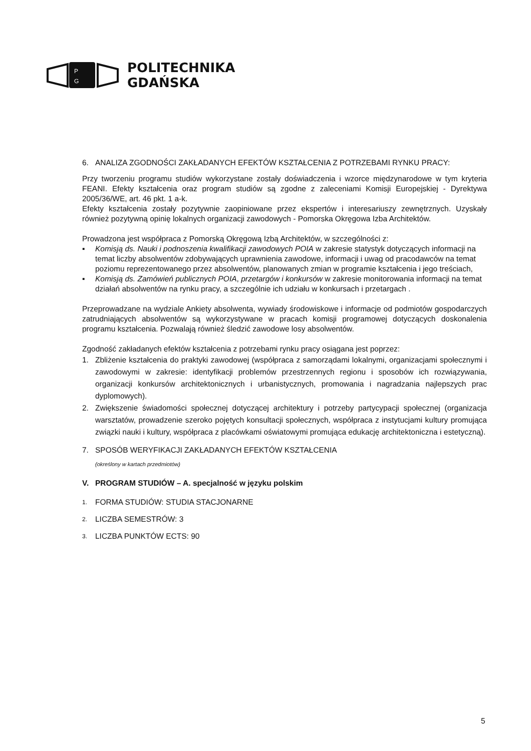P
G
POLITECHNIKA
GDAŃSKA
6. ANALIZA ZGODNOŚCI ZAKŁADANYCH EFEKTÓW KSZTAŁCENIA Z POTRZEBAMI RYNKU PRACY:
Przy tworzeniu programu studiów wykorzystane zostały doświadczenia i wzorce międzynarodowe w tym kryteria FEANI. Efekty kształcenia oraz program studiów są zgodne z zaleceniami Komisji Europejskiej - Dyrektywa 2005/36/WE, art. 46 pkt. 1 a-k.
Efekty kształcenia zostały pozytywnie zaopiniowane przez ekspertów i interesariuszy zewnętrznych. Uzyskały również pozytywną opinię lokalnych organizacji zawodowych - Pomorska Okręgowa Izba Architektów.
Prowadzona jest współpraca z Pomorską Okręgową Izbą Architektów, w szczególności z:
▪ Komisją ds. Nauki i podnoszenia kwalifikacji zawodowych POIA w zakresie statystyk dotyczących informacji na temat liczby absolwentów zdobywających uprawnienia zawodowe, informacji i uwag od pracodawców na temat poziomu reprezentowanego przez absolwentów, planowanych zmian w programie kształcenia i jego treściach,
▪ Komisją ds. Zamówień publicznych POIA, przetargów i konkursów w zakresie monitorowania informacji na temat działań absolwentów na rynku pracy, a szczególnie ich udziału w konkursach i przetargach .
Przeprowadzane na wydziale Ankiety absolwenta, wywiady środowiskowe i informacje od podmiotów gospodarczych zatrudniających absolwentów są wykorzystywane w pracach komisji programowej dotyczących doskonalenia programu kształcenia. Pozwalają również śledzić zawodowe losy absolwentów.
Zgodność zakładanych efektów kształcenia z potrzebami rynku pracy osiągana jest poprzez:
1. Zbliżenie kształcenia do praktyki zawodowej (współpraca z samorządami lokalnymi, organizacjami społecznymi i zawodowymi w zakresie: identyfikacji problemów przestrzennych regionu i sposobów ich rozwiązywania, organizacji konkursów architektonicznych i urbanistycznych, promowania i nagradzania najlepszych prac dyplomowych).
2. Zwiększenie świadomości społecznej dotyczącej architektury i potrzeby partycypacji społecznej (organizacja warsztatów, prowadzenie szeroko pojętych konsultacji społecznych, współpraca z instytucjami kultury promująca związki nauki i kultury, współpraca z placówkami oświatowymi promująca edukację architektoniczna i estetyczną).
7. SPOSÓB WERYFIKACJI ZAKŁADANYCH EFEKTÓW KSZTAŁCENIA
(określony w kartach przedmiotów)
V. PROGRAM STUDIÓW – A. specjalność w języku polskim
1. FORMA STUDIÓW: STUDIA STACJONARNE
2. LICZBA SEMESTRÓW: 3
3. LICZBA PUNKTÓW ECTS: 90
5